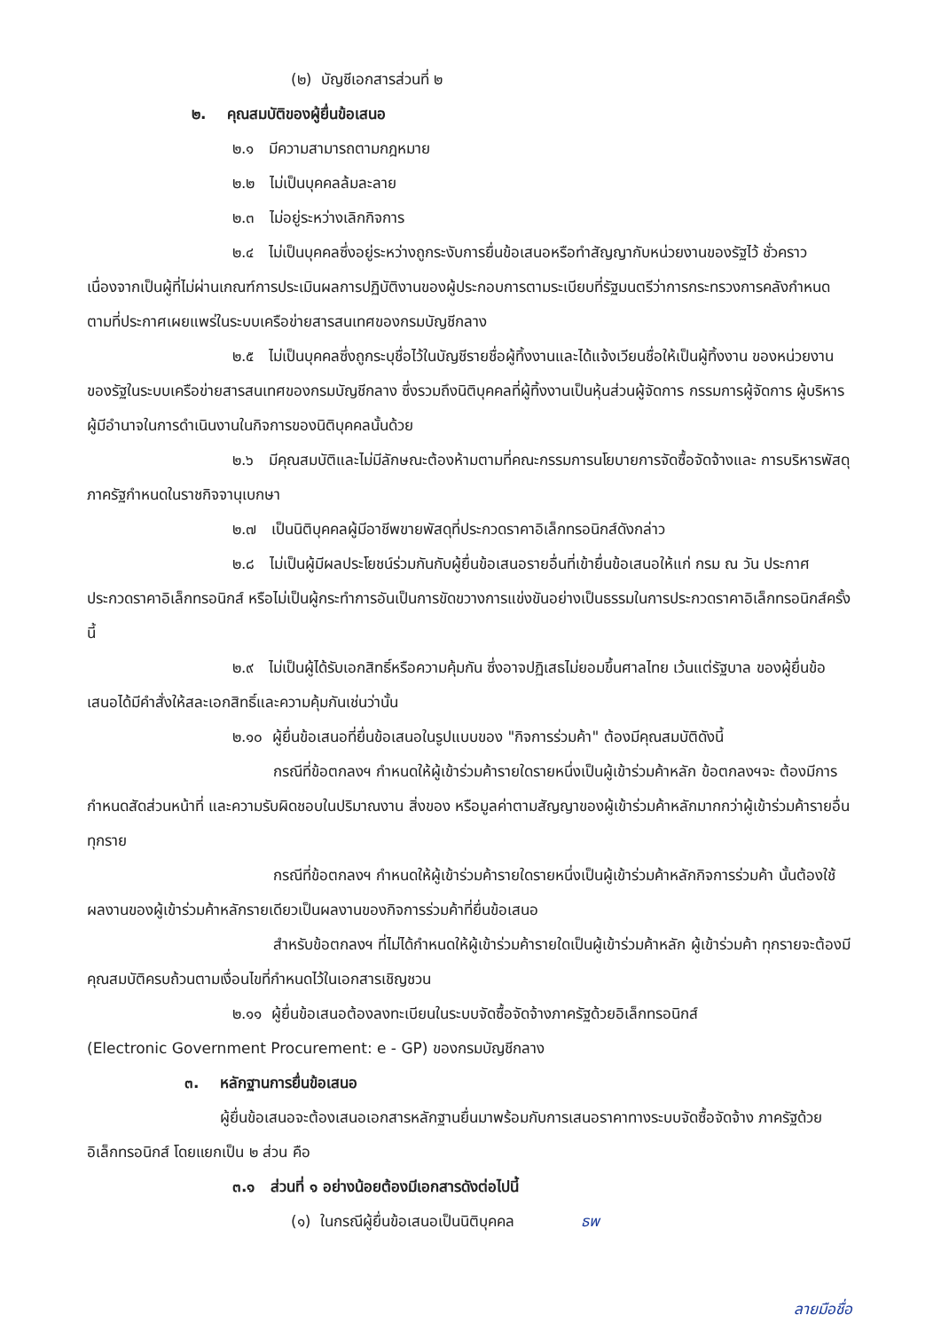(๒) บัญชีเอกสารส่วนที่ ๒
๒. คุณสมบัติของผู้ยื่นข้อเสนอ
๒.๑ มีความสามารถตามกฎหมาย
๒.๒ ไม่เป็นบุคคลล้มละลาย
๒.๓ ไม่อยู่ระหว่างเลิกกิจการ
๒.๔ ไม่เป็นบุคคลซึ่งอยู่ระหว่างถูกระงับการยื่นข้อเสนอหรือทำสัญญากับหน่วยงานของรัฐไว้ ชั่วคราว เนื่องจากเป็นผู้ที่ไม่ผ่านเกณฑ์การประเมินผลการปฏิบัติงานของผู้ประกอบการตามระเบียบที่รัฐมนตรีว่าการกระทรวงการคลังกำหนดตามที่ประกาศเผยแพร่ในระบบเครือข่ายสารสนเทศของกรมบัญชีกลาง
๒.๕ ไม่เป็นบุคคลซึ่งถูกระบุชื่อไว้ในบัญชีรายชื่อผู้ทิ้งงานและได้แจ้งเวียนชื่อให้เป็นผู้ทิ้งงาน ของหน่วยงานของรัฐในระบบเครือข่ายสารสนเทศของกรมบัญชีกลาง ซึ่งรวมถึงนิติบุคคลที่ผู้ทิ้งงานเป็นหุ้นส่วนผู้จัดการ กรรมการผู้จัดการ ผู้บริหาร ผู้มีอำนาจในการดำเนินงานในกิจการของนิติบุคคลนั้นด้วย
๒.๖ มีคุณสมบัติและไม่มีลักษณะต้องห้ามตามที่คณะกรรมการนโยบายการจัดซื้อจัดจ้างและ การบริหารพัสดุภาครัฐกำหนดในราชกิจจานุเบกษา
๒.๗ เป็นนิติบุคคลผู้มีอาชีพขายพัสดุที่ประกวดราคาอิเล็กทรอนิกส์ดังกล่าว
๒.๘ ไม่เป็นผู้มีผลประโยชน์ร่วมกันกับผู้ยื่นข้อเสนอรายอื่นที่เข้ายื่นข้อเสนอให้แก่ กรม ณ วัน ประกาศประกวดราคาอิเล็กทรอนิกส์ หรือไม่เป็นผู้กระทำการอันเป็นการขัดขวางการแข่งขันอย่างเป็นธรรมในการประกวดราคาอิเล็กทรอนิกส์ครั้งนี้
๒.๙ ไม่เป็นผู้ได้รับเอกสิทธิ์หรือความคุ้มกัน ซึ่งอาจปฏิเสธไม่ยอมขึ้นศาลไทย เว้นแต่รัฐบาล ของผู้ยื่นข้อเสนอได้มีคำสั่งให้สละเอกสิทธิ์และความคุ้มกันเช่นว่านั้น
๒.๑๐ ผู้ยื่นข้อเสนอที่ยื่นข้อเสนอในรูปแบบของ "กิจการร่วมค้า" ต้องมีคุณสมบัติดังนี้
กรณีที่ข้อตกลงฯ กำหนดให้ผู้เข้าร่วมค้ารายใดรายหนึ่งเป็นผู้เข้าร่วมค้าหลัก ข้อตกลงฯจะ ต้องมีการกำหนดสัดส่วนหน้าที่ และความรับผิดชอบในปริมาณงาน สิ่งของ หรือมูลค่าตามสัญญาของผู้เข้าร่วมค้าหลักมากกว่าผู้เข้าร่วมค้ารายอื่นทุกราย
กรณีที่ข้อตกลงฯ กำหนดให้ผู้เข้าร่วมค้ารายใดรายหนึ่งเป็นผู้เข้าร่วมค้าหลักกิจการร่วมค้า นั้นต้องใช้ผลงานของผู้เข้าร่วมค้าหลักรายเดียวเป็นผลงานของกิจการร่วมค้าที่ยื่นข้อเสนอ
สำหรับข้อตกลงฯ ที่ไม่ได้กำหนดให้ผู้เข้าร่วมค้ารายใดเป็นผู้เข้าร่วมค้าหลัก ผู้เข้าร่วมค้า ทุกรายจะต้องมีคุณสมบัติครบถ้วนตามเงื่อนไขที่กำหนดไว้ในเอกสารเชิญชวน
๒.๑๑ ผู้ยื่นข้อเสนอต้องลงทะเบียนในระบบจัดซื้อจัดจ้างภาครัฐด้วยอิเล็กทรอนิกส์
(Electronic Government Procurement: e - GP) ของกรมบัญชีกลาง
๓. หลักฐานการยื่นข้อเสนอ
ผู้ยื่นข้อเสนอจะต้องเสนอเอกสารหลักฐานยื่นมาพร้อมกับการเสนอราคาทางระบบจัดซื้อจัดจ้าง ภาครัฐด้วยอิเล็กทรอนิกส์ โดยแยกเป็น ๒ ส่วน คือ
๓.๑ ส่วนที่ ๑ อย่างน้อยต้องมีเอกสารดังต่อไปนี้
(๑) ในกรณีผู้ยื่นข้อเสนอเป็นนิติบุคคล ธพ
ลายมือชื่อ